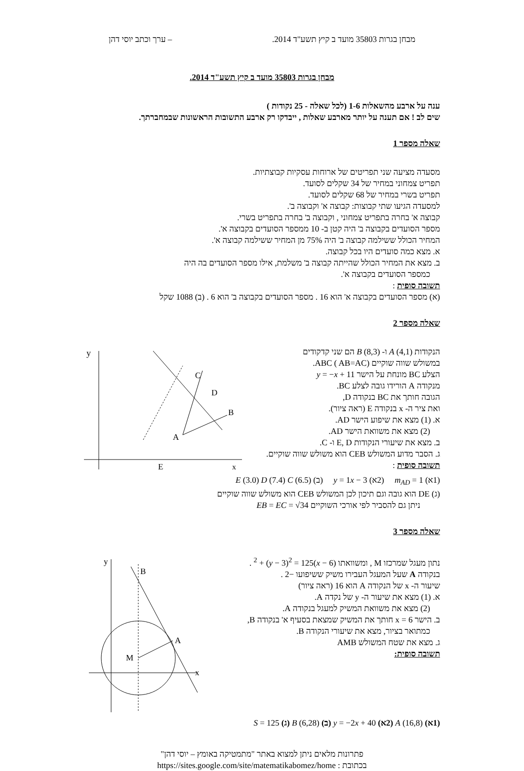מבחן בגרות 35803 מועד ב קיץ תשע"ד 2014. – ערך וכתב יוסי דהן
מבחן בגרות 35803 מועד ב קיץ תשע"ד 2014.
ענה על ארבע מהשאלות 1-6 (לכל שאלה - 25 נקודות )
שים לב ! אם תענה על יותר מארבע שאלות , ייבדקו רק ארבע התשובות הראשונות שבמחברתך.
שאלה מספר 1
מסעדה מציעה שני תפריטים של ארוחות עסקיות קבוצתיות.
תפריט צמחוני במחיר של 34 שקלים לסועד.
תפריט בשרי במחיר של 68 שקלים לסועד.
למסעדה הגיעו שתי קבוצות: קבוצה א' וקבוצה ב'.
קבוצה א' בחרה בתפריט צמחוני , וקבוצה ב' בחרה בתפריט בשרי.
מספר הסועדים בקבוצה ב' היה קטן ב- 10 ממספר הסועדים בקבוצה א'.
המחיר הכולל ששילמה קבוצה ב' היה 75% מן המחיר ששילמה קבוצה א'.
א. מצא כמה סועדים היו בכל קבוצה.
ב. מצא את המחיר הכולל שהייתה קבוצה ב' משלמת, אילו מספר הסועדים בה היה
כמספר הסועדים בקבוצה א'.
תשובה סופית :
(א) מספר הסועדים בקבוצה א' הוא 16 . מספר הסועדים בקבוצה ב' הוא 6 . (ב) 1088 שקל
שאלה מספר 2
הנקודות A (4,1) ו- B (8,3) הם שני קדקודים
במשולש שווה שוקיים ABC ( AB=AC).
הצלע BC מונחת על הישר y = −x + 11
מנקודה A הורידו גובה לצלע BC.
הגובה חותך את BC בנקודה D,
ואת ציר ה- x בנקודה E (ראה ציור).
א. (1) מצא את שיפוע הישר AD.
(2) מצא את משוואת הישר AD.
ב. מצא את שיעורי הנקודות E, D ו- C.
ג. הסבר מדוע המשולש CEB הוא משולש שווה שוקיים.
תשובה סופית :
y
x
C
D
B
A
E
(1א) m<sub>AD</sub> = 1 (2א) y = 1x − 3 (ב) E (3.0) D (7.4) C (6.5)
(ג) DE הוא גובה וגם תיכון לכן המשולש CEB הוא משולש שווה שוקיים
ניתן גם להסביר לפי אורכי השוקיים EB = EC = √34
שאלה מספר 3
נתון מעגל שמרכזו M , ומשוואתו (x − 6)<sup>2</sup> + (y − 3)<sup>2</sup> = 125 .
בנקודה A שעל המעגל העבירו משיק ששיפועו −2 .
שיעור ה- x של הנקודה A הוא 16 (ראה ציור)
א. (1) מצא את שיעור ה- y של נקדה A.
(2) מצא את משוואת המשיק למעגל בנקודה A.
ב. הישר x = 6 חותך את המשיק שמצאת בסעיף א' בנקודה B,
כמתואר בציור, מצא את שיעורי הנקודה B.
ג. מצא את שטח המשולש AMB
תשובה סופית:
y
x
B
A
M
(1א) A (16,8) (2א) y = −2x + 40 (ב) B (6,28) (ג) S = 125
פתרונות מלאים ניתן למצוא באתר "מתמטיקה באומץ – יוסי דהן"
בכתובת : https://sites.google.com/site/matematikabomez/home